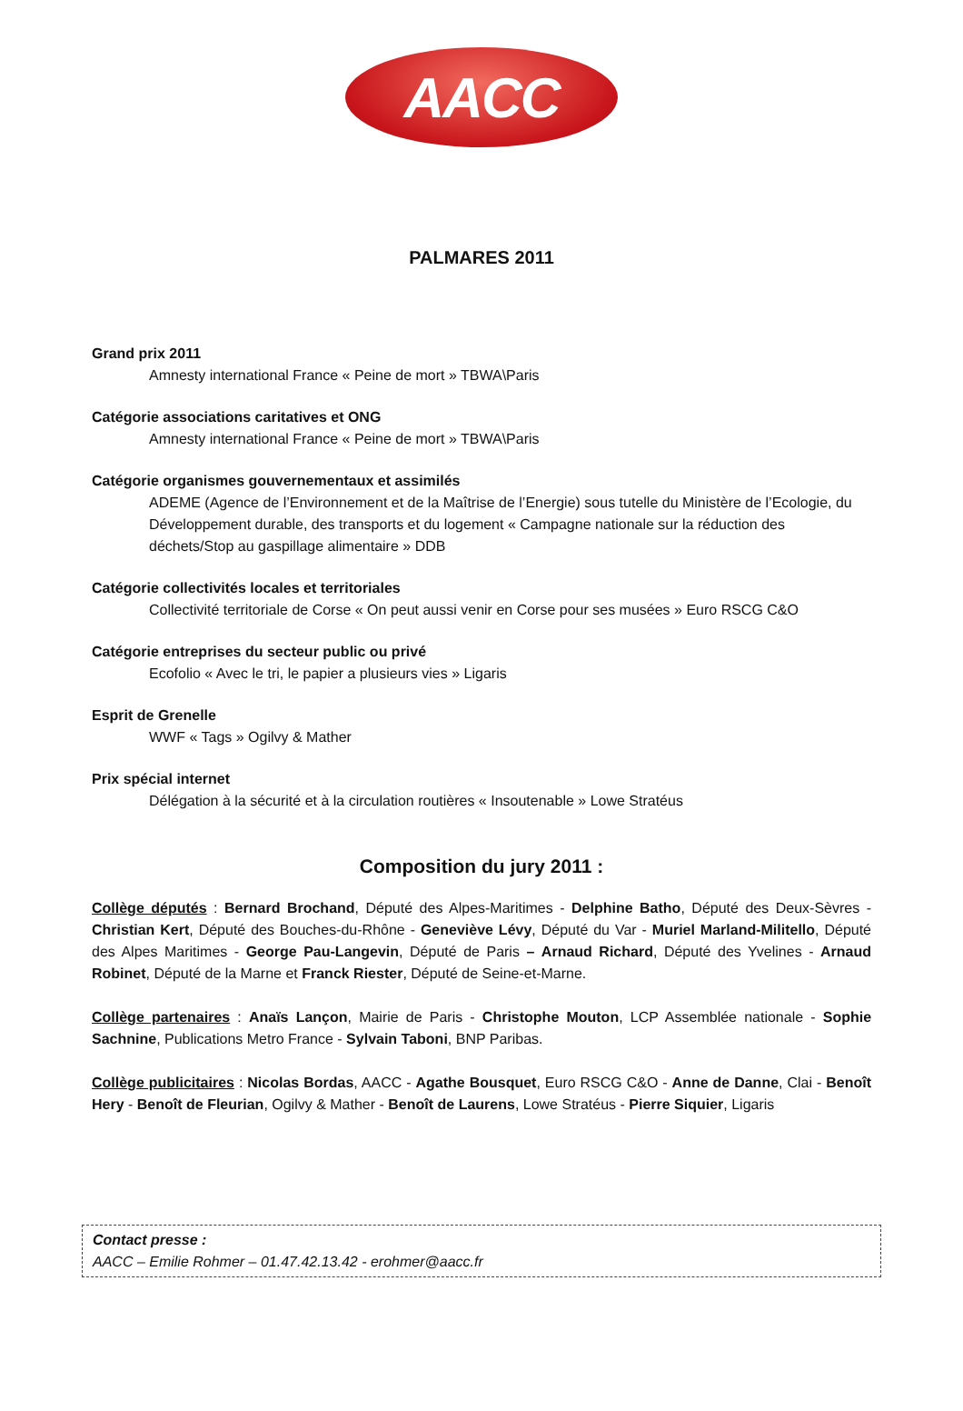AACC
PALMARES 2011
Grand prix 2011
Amnesty international France « Peine de mort » TBWA\Paris
Catégorie associations caritatives et ONG
Amnesty international France « Peine de mort » TBWA\Paris
Catégorie organismes gouvernementaux et assimilés
ADEME (Agence de l’Environnement et de la Maîtrise de l’Energie) sous tutelle du Ministère de l’Ecologie, du Développement durable, des transports et du logement « Campagne nationale sur la réduction des déchets/Stop au gaspillage alimentaire » DDB
Catégorie collectivités locales et territoriales
Collectivité territoriale de Corse « On peut aussi venir en Corse pour ses musées » Euro RSCG C&O
Catégorie entreprises du secteur public ou privé
Ecofolio « Avec le tri, le papier a plusieurs vies » Ligaris
Esprit de Grenelle
WWF « Tags » Ogilvy & Mather
Prix spécial internet
Délégation à la sécurité et à la circulation routières « Insoutenable » Lowe Stratéus
Composition du jury 2011 :
Collège députés : Bernard Brochand, Député des Alpes-Maritimes - Delphine Batho, Député des Deux-Sèvres - Christian Kert, Député des Bouches-du-Rhône - Geneviève Lévy, Député du Var - Muriel Marland-Militello, Député des Alpes Maritimes - George Pau-Langevin, Député de Paris – Arnaud Richard, Député des Yvelines - Arnaud Robinet, Député de la Marne et Franck Riester, Député de Seine-et-Marne.
Collège partenaires : Anaïs Lançon, Mairie de Paris - Christophe Mouton, LCP Assemblée nationale - Sophie Sachnine, Publications Metro France - Sylvain Taboni, BNP Paribas.
Collège publicitaires : Nicolas Bordas, AACC - Agathe Bousquet, Euro RSCG C&O - Anne de Danne, Clai - Benoît Hery - Benoît de Fleurian, Ogilvy & Mather - Benoît de Laurens, Lowe Stratéus - Pierre Siquier, Ligaris
Contact presse :
AACC – Emilie Rohmer – 01.47.42.13.42 - erohmer@aacc.fr